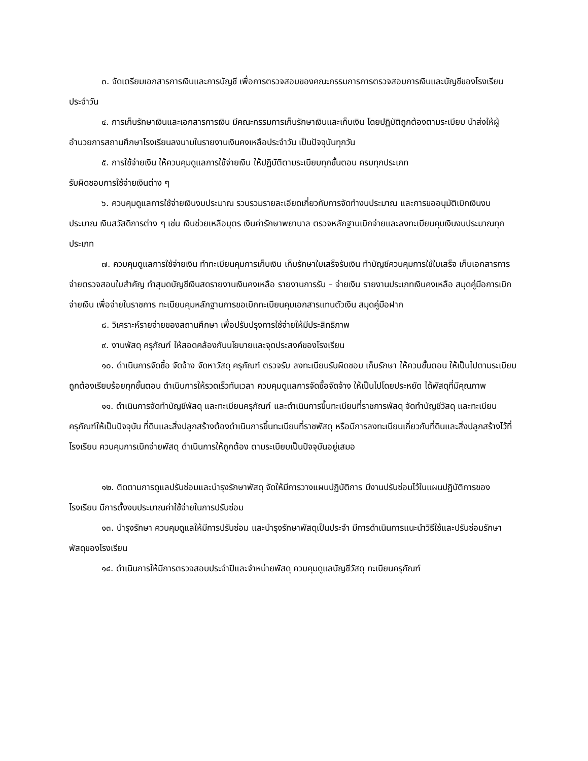๓. จัดเตรียมเอกสารการเงินและการบัญชี เพื่อการตรวจสอบของคณะกรรมการการตรวจสอบการเงินและบัญชีของโรงเรียนประจำวัน
๔. การเก็บรักษาเงินและเอกสารการเงิน มีคณะกรรมการเก็บรักษาเงินและเก็บเงิน โดยปฏิบัติถูกต้องตามระเบียบ นำส่งให้ผู้อำนวยการสถานศึกษาโรงเรียนลงนามในรายงานเงินคงเหลือประจำวัน เป็นปัจจุบันทุกวัน
๕. การใช้จ่ายเงิน ให้ควบคุมดูแลการใช้จ่ายเงิน ให้ปฏิบัติตามระเบียบทุกขั้นตอน ครบทุกประเภท
รับผิดชอบการใช้จ่ายเงินต่าง ๆ
๖. ควบคุมดูแลการใช้จ่ายเงินงบประมาณ รวบรวมรายละเอียดเกี่ยวกับการจัดทำงบประมาณ และการขออนุมัติเบิกเงินงบประมาณ เงินสวัสดิการต่าง ๆ เช่น เงินช่วยเหลือบุตร เงินค่ารักษาพยาบาล ตรวจหลักฐานเบิกจ่ายและลงทะเบียนคุมเงินงบประมาณทุกประเภท
๗. ควบคุมดูแลการใช้จ่ายเงิน ทำทะเบียนคุมการเก็บเงิน เก็บรักษาใบเสร็จรับเงิน ทำบัญชีควบคุมการใช้ใบเสร็จ เก็บเอกสารการจ่ายตรวจสอบใบสำคัญ ทำสุมดบัญชีเงินสดรายงานเงินคงเหลือ รายงานการรับ – จ่ายเงิน รายงานประเภทเงินคงเหลือ สมุดคู่มือการเบิกจ่ายเงิน เพื่อจ่ายในราชการ ทะเบียนคุมหลักฐานการขอเบิกทะเบียนคุมเอกสารแทนตัวเงิน สมุดคู่มือฝาก
๘. วิเคราะห์รายจ่ายของสถานศึกษา เพื่อปรับปรุงการใช้จ่ายให้มีประสิทธิภาพ
๙. งานพัสดุ ครุภัณฑ์ ให้สอดคล้องกับนโยบายและจุดประสงค์ของโรงเรียน
๑๐. ดำเนินการจัดซื้อ จัดจ้าง จัดหาวัสดุ ครุภัณฑ์ ตรวจรับ ลงทะเบียนรับผิดชอบ เก็บรักษา ให้ควบขั้นตอน ให้เป็นไปตามระเบียบ ถูกต้องเรียบร้อยทุกขั้นตอน ดำเนินการให้รวดเร็วทันเวลา ควบคุมดูแลการจัดซื้อจัดจ้าง ให้เป็นไปโดยประหยัด ได้พัสดุที่มีคุณภาพ
๑๑. ดำเนินการจัดทำบัญชีพัสดุ และทะเบียนครุภัณฑ์ และดำเนินการขึ้นทะเบียนที่ราชการพัสดุ จัดทำบัญชีวัสดุ และทะเบียนครุภัณฑ์ให้เป็นปัจจุบัน ที่ดินและสิ่งปลูกสร้างต้องดำเนินการขึ้นทะเบียนที่ราชพัสดุ หรือมีการลงทะเบียนเกี่ยวกับที่ดินและสิ่งปลูกสร้างไว้ที่โรงเรียน ควบคุมการเบิกจ่ายพัสดุ ดำเนินการให้ถูกต้อง ตามระเบียบเป็นปัจจุบันอยู่เสมอ
๑๒. ติดตามการดูแลปรับซ่อมและบำรุงรักษาพัสดุ จัดให้มีการวางแผนปฏิบัติการ มีงานปรับซ่อมไว้ในแผนปฏิบัติการของโรงเรียน มีการตั้งงบประมาณค่าใช้จ่ายในการปรับซ่อม
๑๓. บำรุงรักษา ควบคุมดูแลให้มีการปรับซ่อม และบำรุงรักษาพัสดุเป็นประจำ มีการดำเนินการแนะนำวิธีใช้และปรับซ่อมรักษาพัสดุของโรงเรียน
๑๔. ดำเนินการให้มีการตรวจสอบประจำปีและจำหน่ายพัสดุ ควบคุมดูแลบัญชีวัสดุ ทะเบียนครุภัณฑ์